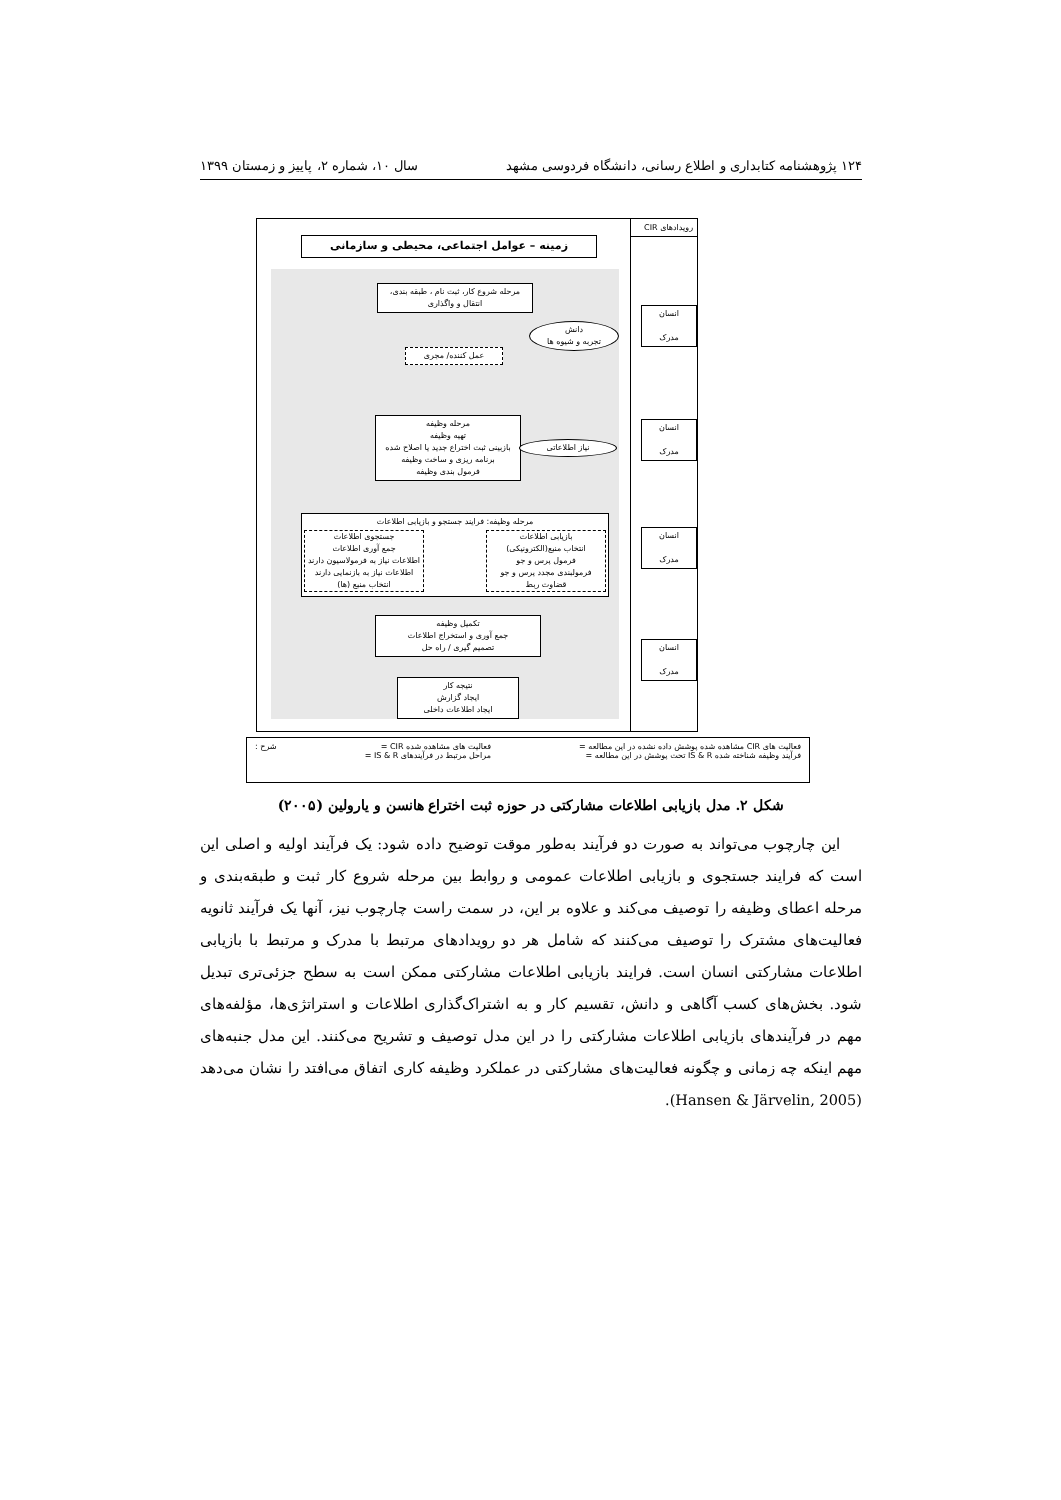۱۲۴ پژوهشنامه کتابداری و اطلاع رسانی، دانشگاه فردوسی مشهد سال ۱۰، شماره ۲، پاییز و زمستان ۱۳۹۹
رویدادهای CIR
زمینه – عوامل اجتماعی، محیطی و سازمانی
مرحله شروع کار، ثبت نام ، طبقه بندی، انتقال و واگذاری
عمل کننده/ مجری
دانش
تجربه و شیوه ها
مرحله وظیفه
تهیه وظیفه
بازبینی ثبت اختراع جدید یا اصلاح شده
برنامه ریزی و ساخت وظیفه
فرمول بندی وظیفه
نیاز اطلاعاتی
مرحله وظیفه: فرایند جستجو و بازیابی اطلاعات
بازیابی اطلاعات
انتخاب منبع(الکترونیکی)
فرمول پرس و جو
فرمولبندی مجدد پرس و جو
قضاوت ربط
جستجوی اطلاعات
جمع آوری اطلاعات
اطلاعات نیاز به فرمولاسیون دارند
اطلاعات نیاز به بازنمایی دارند
انتخاب منبع (ها)
تکمیل وظیفه
جمع آوری و استخراج اطلاعات
تصمیم گیری / راه حل
نتیجه کار
ایجاد گزارش
ایجاد اطلاعات داخلی
انسان
مدرک
انسان
مدرک
انسان
مدرک
انسان
مدرک
فعالیت های CIR مشاهده شده پوشش داده نشده در این مطالعه =
فرآیند وظیفه شناخته شده IS & R تحت پوشش در این مطالعه =
فعالیت های مشاهده شده CIR =
مراحل مرتبط در فرآیندهای IS & R =
شرح :
شکل ۲. مدل بازیابی اطلاعات مشارکتی در حوزه ثبت اختراع هانسن و یارولین (۲۰۰۵)
این چارچوب می‌تواند به صورت دو فرآیند به‌طور موقت توضیح داده شود: یک فرآیند اولیه و اصلی این است که فرایند جستجوی و بازیابی اطلاعات عمومی و روابط بین مرحله شروع کار ثبت و طبقه‌بندی و مرحله اعطای وظیفه را توصیف می‌کند و علاوه بر این، در سمت راست چارچوب نیز، آنها یک فرآیند ثانویه فعالیت‌های مشترک را توصیف می‌کنند که شامل هر دو رویدادهای مرتبط با مدرک و مرتبط با بازیابی اطلاعات مشارکتی انسان است. فرایند بازیابی اطلاعات مشارکتی ممکن است به سطح جزئی‌تری تبدیل شود. بخش‌های کسب آگاهی و دانش، تقسیم کار و به اشتراک‌گذاری اطلاعات و استراتژی‌ها، مؤلفه‌های مهم در فرآیندهای بازیابی اطلاعات مشارکتی را در این مدل توصیف و تشریح می‌کنند. این مدل جنبه‌های مهم اینکه چه زمانی و چگونه فعالیت‌های مشارکتی در عملکرد وظیفه کاری اتفاق می‌افتد را نشان می‌دهد (Hansen & Järvelin, 2005).